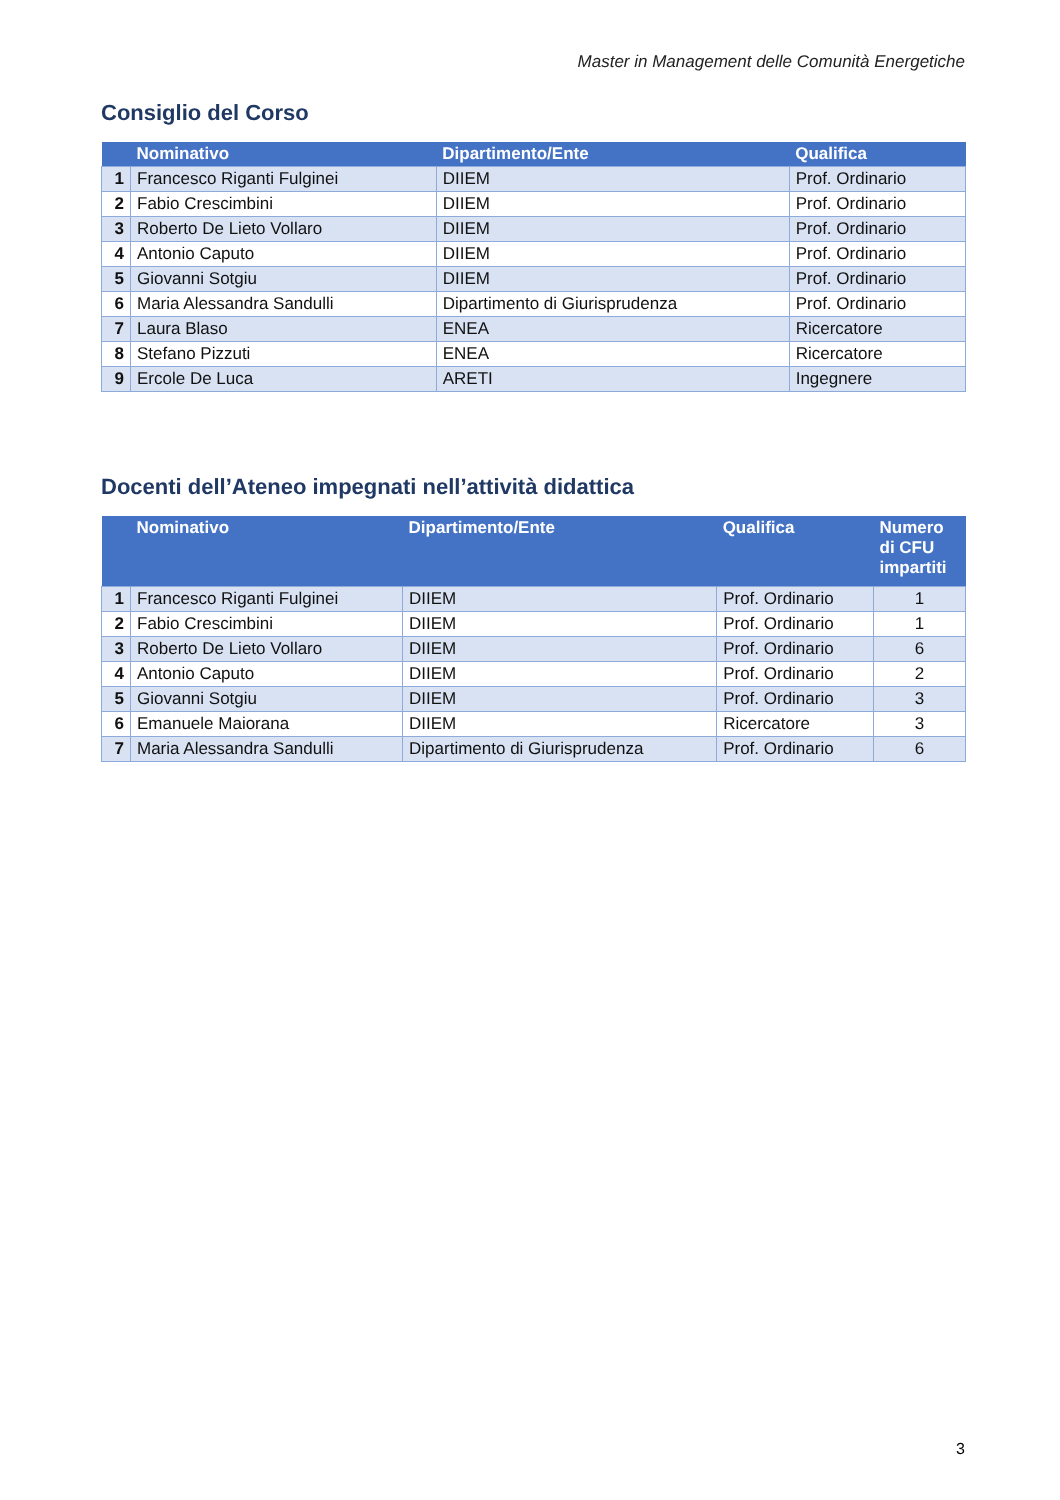Master in Management delle Comunità Energetiche
Consiglio del Corso
| | Nominativo | Dipartimento/Ente | Qualifica |
| --- | --- | --- | --- |
| 1 | Francesco Riganti Fulginei | DIIEM | Prof. Ordinario |
| 2 | Fabio Crescimbini | DIIEM | Prof. Ordinario |
| 3 | Roberto De Lieto Vollaro | DIIEM | Prof. Ordinario |
| 4 | Antonio Caputo | DIIEM | Prof. Ordinario |
| 5 | Giovanni Sotgiu | DIIEM | Prof. Ordinario |
| 6 | Maria Alessandra Sandulli | Dipartimento di Giurisprudenza | Prof. Ordinario |
| 7 | Laura Blaso | ENEA | Ricercatore |
| 8 | Stefano Pizzuti | ENEA | Ricercatore |
| 9 | Ercole De Luca | ARETI | Ingegnere |
Docenti dell’Ateneo impegnati nell’attività didattica
| | Nominativo | Dipartimento/Ente | Qualifica | Numero di CFU impartiti |
| --- | --- | --- | --- | --- |
| 1 | Francesco Riganti Fulginei | DIIEM | Prof. Ordinario | 1 |
| 2 | Fabio Crescimbini | DIIEM | Prof. Ordinario | 1 |
| 3 | Roberto De Lieto Vollaro | DIIEM | Prof. Ordinario | 6 |
| 4 | Antonio Caputo | DIIEM | Prof. Ordinario | 2 |
| 5 | Giovanni Sotgiu | DIIEM | Prof. Ordinario | 3 |
| 6 | Emanuele Maiorana | DIIEM | Ricercatore | 3 |
| 7 | Maria Alessandra Sandulli | Dipartimento di Giurisprudenza | Prof. Ordinario | 6 |
3